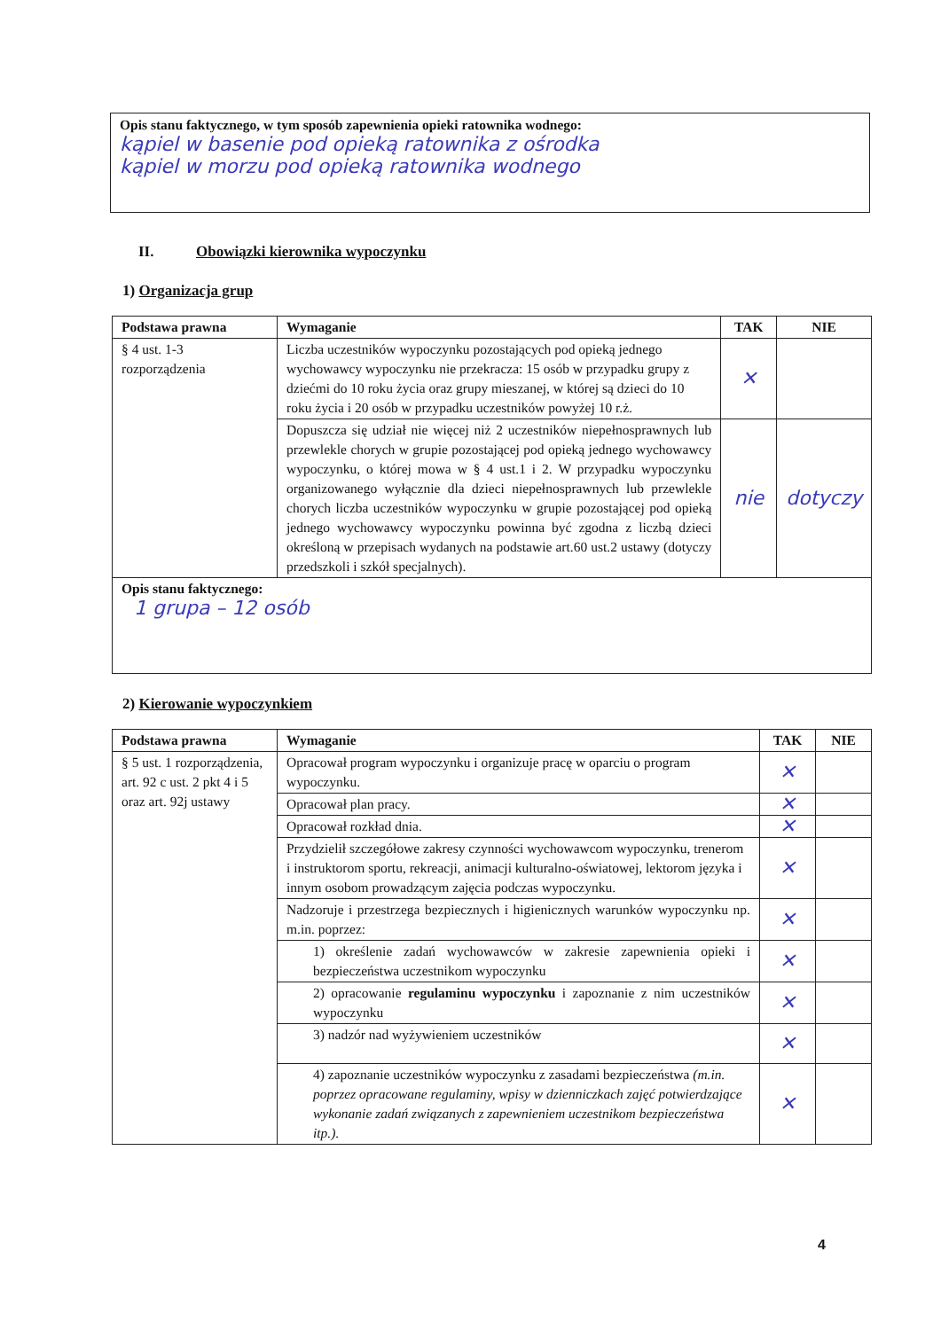Opis stanu faktycznego, w tym sposób zapewnienia opieki ratownika wodnego:
kąpiel w basenie pod opieką ratownika z ośrodka
kąpiel w morzu pod opieką ratownika wodnego
II. Obowiązki kierownika wypoczynku
1) Organizacja grup
| Podstawa prawna | Wymaganie | TAK | NIE |
| --- | --- | --- | --- |
| § 4 ust. 1-3 rozporządzenia | Liczba uczestników wypoczynku pozostających pod opieką jednego wychowawcy wypoczynku nie przekracza: 15 osób w przypadku grupy z dziećmi do 10 roku życia oraz grupy mieszanej, w której są dzieci do 10 roku życia i 20 osób w przypadku uczestników powyżej 10 r.ż. | ✕ | |
| | Dopuszcza się udział nie więcej niż 2 uczestników niepełnosprawnych lub przewlekle chorych w grupie pozostającej pod opieką jednego wychowawcy wypoczynku, o której mowa w § 4 ust.1 i 2. W przypadku wypoczynku organizowanego wyłącznie dla dzieci niepełnosprawnych lub przewlekle chorych liczba uczestników wypoczynku w grupie pozostającej pod opieką jednego wychowawcy wypoczynku powinna być zgodna z liczbą dzieci określoną w przepisach wydanych na podstawie art.60 ust.2 ustawy (dotyczy przedszkoli i szkół specjalnych). | nie | dotyczy |
| Opis stanu faktycznego: 1 grupa – 12 osób | | | |
2) Kierowanie wypoczynkiem
| Podstawa prawna | Wymaganie | TAK | NIE |
| --- | --- | --- | --- |
| § 5 ust. 1 rozporządzenia, art. 92 c ust. 2 pkt 4 i 5 oraz art. 92j ustawy | Opracował program wypoczynku i organizuje pracę w oparciu o program wypoczynku. | ✕ | |
| | Opracował plan pracy. | ✕ | |
| | Opracował rozkład dnia. | ✕ | |
| | Przydzielił szczegółowe zakresy czynności wychowawcom wypoczynku, trenerom i instruktorom sportu, rekreacji, animacji kulturalno-oświatowej, lektorom języka i innym osobom prowadzącym zajęcia podczas wypoczynku. | ✕ | |
| | Nadzoruje i przestrzega bezpiecznych i higienicznych warunków wypoczynku np. m.in. poprzez: | ✕ | |
| | 1) określenie zadań wychowawców w zakresie zapewnienia opieki i bezpieczeństwa uczestnikom wypoczynku | ✕ | |
| | 2) opracowanie regulaminu wypoczynku i zapoznanie z nim uczestników wypoczynku | ✕ | |
| | 3) nadzór nad wyżywieniem uczestników | ✕ | |
| | 4) zapoznanie uczestników wypoczynku z zasadami bezpieczeństwa (m.in. poprzez opracowane regulaminy, wpisy w dzienniczkach zajęć potwierdzające wykonanie zadań związanych z zapewnieniem uczestnikom bezpieczeństwa itp.). | ✕ | |
4